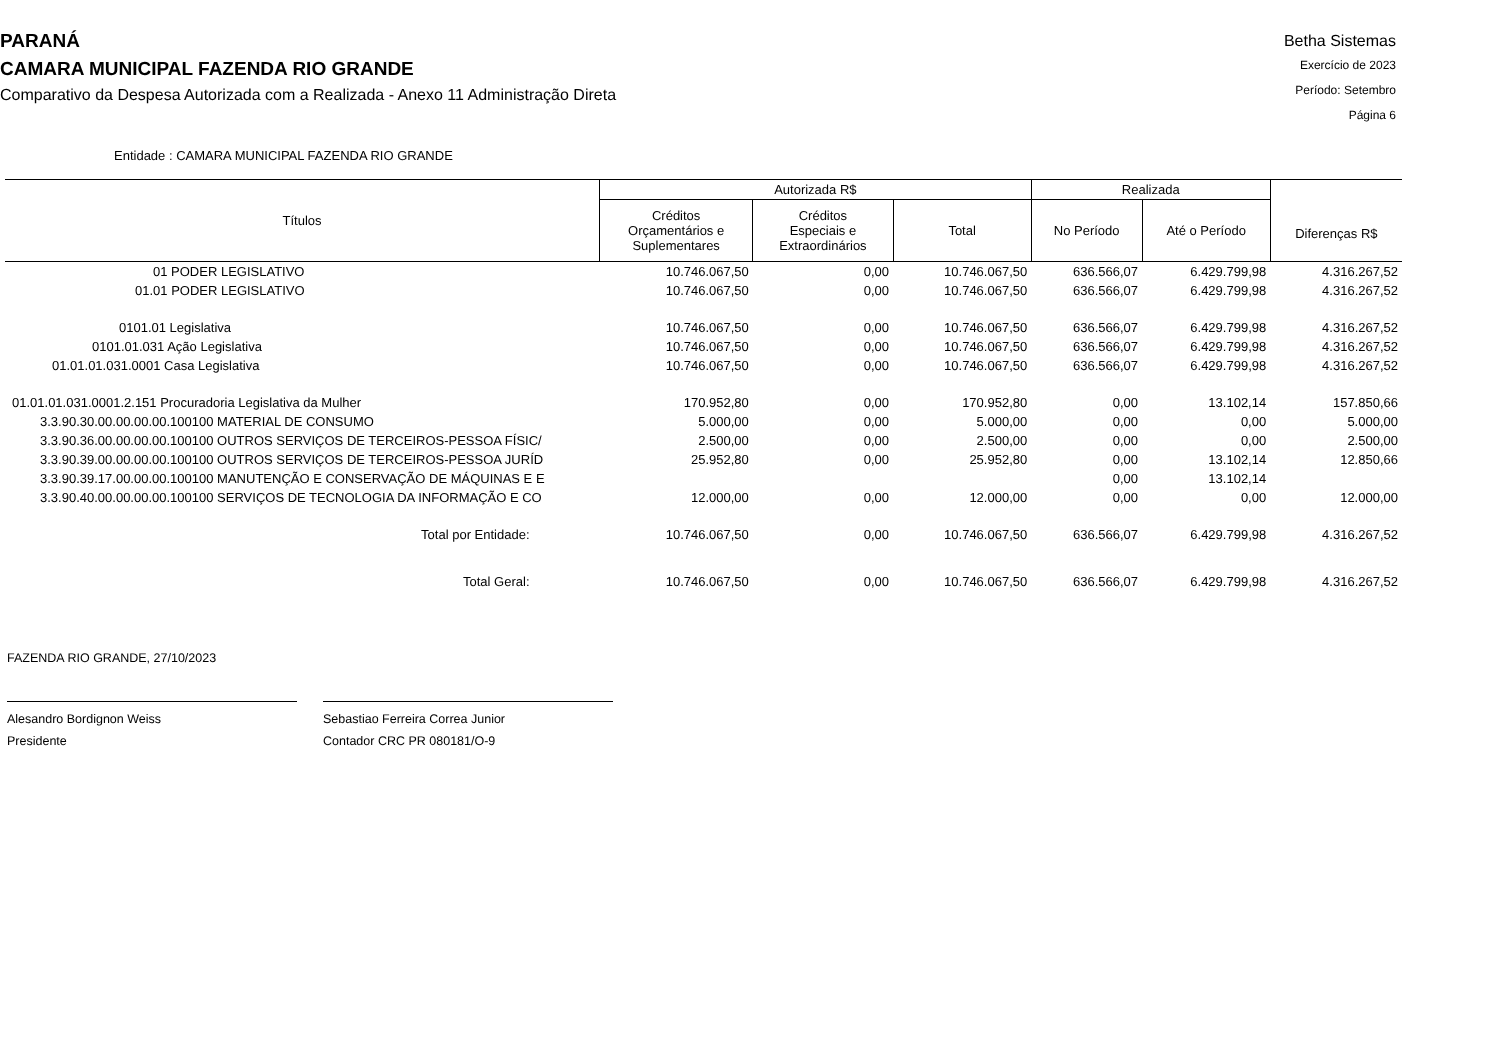PARANÁ
CAMARA MUNICIPAL FAZENDA RIO GRANDE
Comparativo da Despesa Autorizada com a Realizada - Anexo 11 Administração Direta
Betha Sistemas
Exercício de 2023
Período: Setembro
Página 6
Entidade : CAMARA MUNICIPAL FAZENDA RIO GRANDE
| Títulos | Autorizada R$ | | | Realizada | | Diferenças R$ |
| --- | --- | --- | --- | --- | --- | --- |
| | Créditos Orçamentários e Suplementares | Créditos Especiais e Extraordinários | Total | No Período | Até o Período | |
| 01 PODER LEGISLATIVO | 10.746.067,50 | 0,00 | 10.746.067,50 | 636.566,07 | 6.429.799,98 | 4.316.267,52 |
| 01.01 PODER LEGISLATIVO | 10.746.067,50 | 0,00 | 10.746.067,50 | 636.566,07 | 6.429.799,98 | 4.316.267,52 |
| 0101.01 Legislativa | 10.746.067,50 | 0,00 | 10.746.067,50 | 636.566,07 | 6.429.799,98 | 4.316.267,52 |
| 0101.01.031 Ação Legislativa | 10.746.067,50 | 0,00 | 10.746.067,50 | 636.566,07 | 6.429.799,98 | 4.316.267,52 |
| 01.01.01.031.0001 Casa Legislativa | 10.746.067,50 | 0,00 | 10.746.067,50 | 636.566,07 | 6.429.799,98 | 4.316.267,52 |
| 01.01.01.031.0001.2.151 Procuradoria Legislativa da Mulher | 170.952,80 | 0,00 | 170.952,80 | 0,00 | 13.102,14 | 157.850,66 |
| 3.3.90.30.00.00.00.00.100100 MATERIAL DE CONSUMO | 5.000,00 | 0,00 | 5.000,00 | 0,00 | 0,00 | 5.000,00 |
| 3.3.90.36.00.00.00.00.100100 OUTROS SERVIÇOS DE TERCEIROS-PESSOA FÍSIC/ | 2.500,00 | 0,00 | 2.500,00 | 0,00 | 0,00 | 2.500,00 |
| 3.3.90.39.00.00.00.00.100100 OUTROS SERVIÇOS DE TERCEIROS-PESSOA JURÍD | 25.952,80 | 0,00 | 25.952,80 | 0,00 | 13.102,14 | 12.850,66 |
| 3.3.90.39.17.00.00.00.100100 MANUTENÇÃO E CONSERVAÇÃO DE MÁQUINAS E E | | | | 0,00 | 13.102,14 | |
| 3.3.90.40.00.00.00.00.100100 SERVIÇOS DE TECNOLOGIA DA INFORMAÇÃO E CO | 12.000,00 | 0,00 | 12.000,00 | 0,00 | 0,00 | 12.000,00 |
| Total por Entidade: | 10.746.067,50 | 0,00 | 10.746.067,50 | 636.566,07 | 6.429.799,98 | 4.316.267,52 |
| Total Geral: | 10.746.067,50 | 0,00 | 10.746.067,50 | 636.566,07 | 6.429.799,98 | 4.316.267,52 |
FAZENDA RIO GRANDE, 27/10/2023
Alesandro Bordignon Weiss
Presidente
Sebastiao Ferreira Correa Junior
Contador CRC PR 080181/O-9